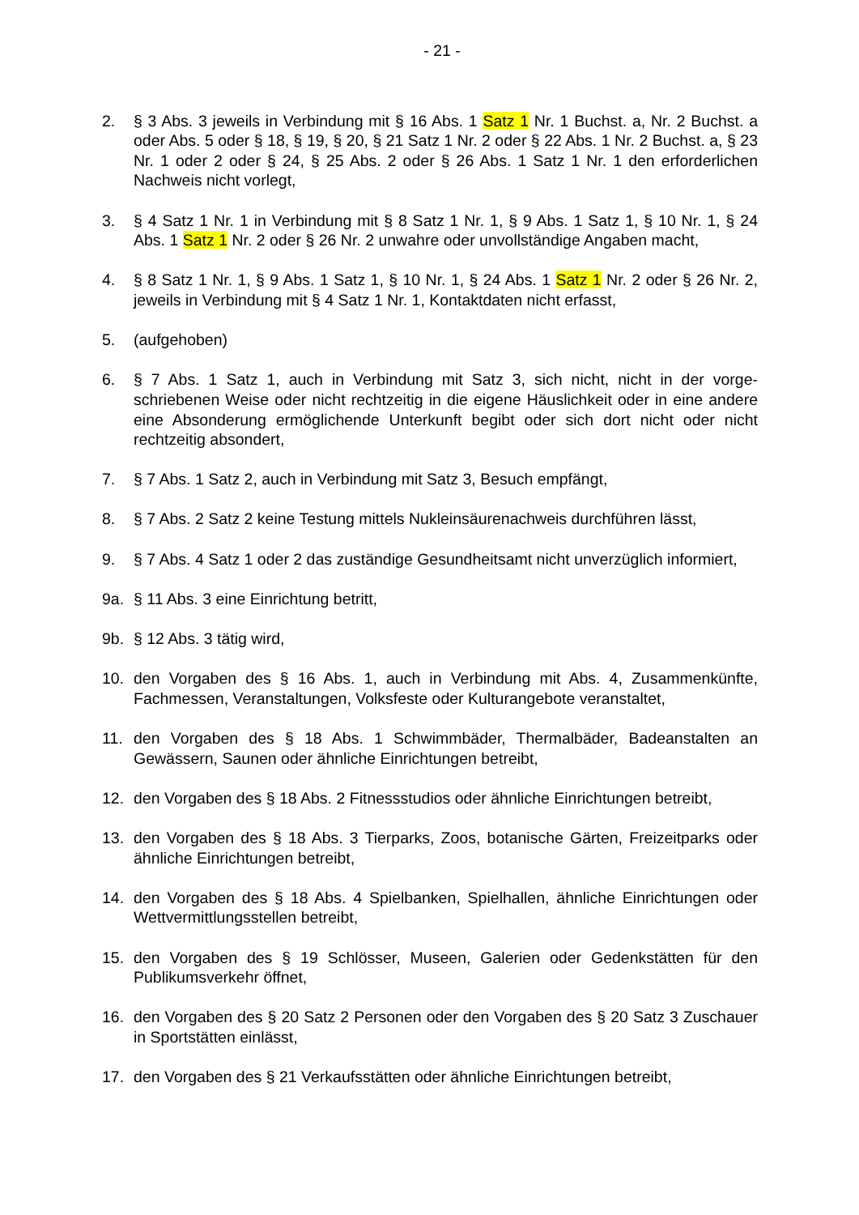- 21 -
2. § 3 Abs. 3 jeweils in Verbindung mit § 16 Abs. 1 Satz 1 Nr. 1 Buchst. a, Nr. 2 Buchst. a oder Abs. 5 oder § 18, § 19, § 20, § 21 Satz 1 Nr. 2 oder § 22 Abs. 1 Nr. 2 Buchst. a, § 23 Nr. 1 oder 2 oder § 24, § 25 Abs. 2 oder § 26 Abs. 1 Satz 1 Nr. 1 den erforderlichen Nachweis nicht vorlegt,
3. § 4 Satz 1 Nr. 1 in Verbindung mit § 8 Satz 1 Nr. 1, § 9 Abs. 1 Satz 1, § 10 Nr. 1, § 24 Abs. 1 Satz 1 Nr. 2 oder § 26 Nr. 2 unwahre oder unvollständige Angaben macht,
4. § 8 Satz 1 Nr. 1, § 9 Abs. 1 Satz 1, § 10 Nr. 1, § 24 Abs. 1 Satz 1 Nr. 2 oder § 26 Nr. 2, jeweils in Verbindung mit § 4 Satz 1 Nr. 1, Kontaktdaten nicht erfasst,
5. (aufgehoben)
6. § 7 Abs. 1 Satz 1, auch in Verbindung mit Satz 3, sich nicht, nicht in der vorge­schriebenen Weise oder nicht rechtzeitig in die eigene Häuslichkeit oder in eine andere eine Absonderung ermöglichende Unterkunft begibt oder sich dort nicht oder nicht rechtzeitig absondert,
7. § 7 Abs. 1 Satz 2, auch in Verbindung mit Satz 3, Besuch empfängt,
8. § 7 Abs. 2 Satz 2 keine Testung mittels Nukleinsäurenachweis durchführen lässt,
9. § 7 Abs. 4 Satz 1 oder 2 das zuständige Gesundheitsamt nicht unverzüglich in­formiert,
9a. § 11 Abs. 3 eine Einrichtung betritt,
9b. § 12 Abs. 3 tätig wird,
10. den Vorgaben des § 16 Abs. 1, auch in Verbindung mit Abs. 4, Zusammenkünfte, Fachmessen, Veranstaltungen, Volksfeste oder Kulturangebote veranstaltet,
11. den Vorgaben des § 18 Abs. 1 Schwimmbäder, Thermalbäder, Badeanstalten an Gewässern, Saunen oder ähnliche Einrichtungen betreibt,
12. den Vorgaben des § 18 Abs. 2 Fitnessstudios oder ähnliche Einrichtungen be­treibt,
13. den Vorgaben des § 18 Abs. 3 Tierparks, Zoos, botanische Gärten, Freizeitparks oder ähnliche Einrichtungen betreibt,
14. den Vorgaben des § 18 Abs. 4 Spielbanken, Spielhallen, ähnliche Einrichtungen oder Wettvermittlungsstellen betreibt,
15. den Vorgaben des § 19 Schlösser, Museen, Galerien oder Gedenkstätten für den Publikumsverkehr öffnet,
16. den Vorgaben des § 20 Satz 2 Personen oder den Vorgaben des § 20 Satz 3 Zuschauer in Sportstätten einlässt,
17. den Vorgaben des § 21 Verkaufsstätten oder ähnliche Einrichtungen betreibt,